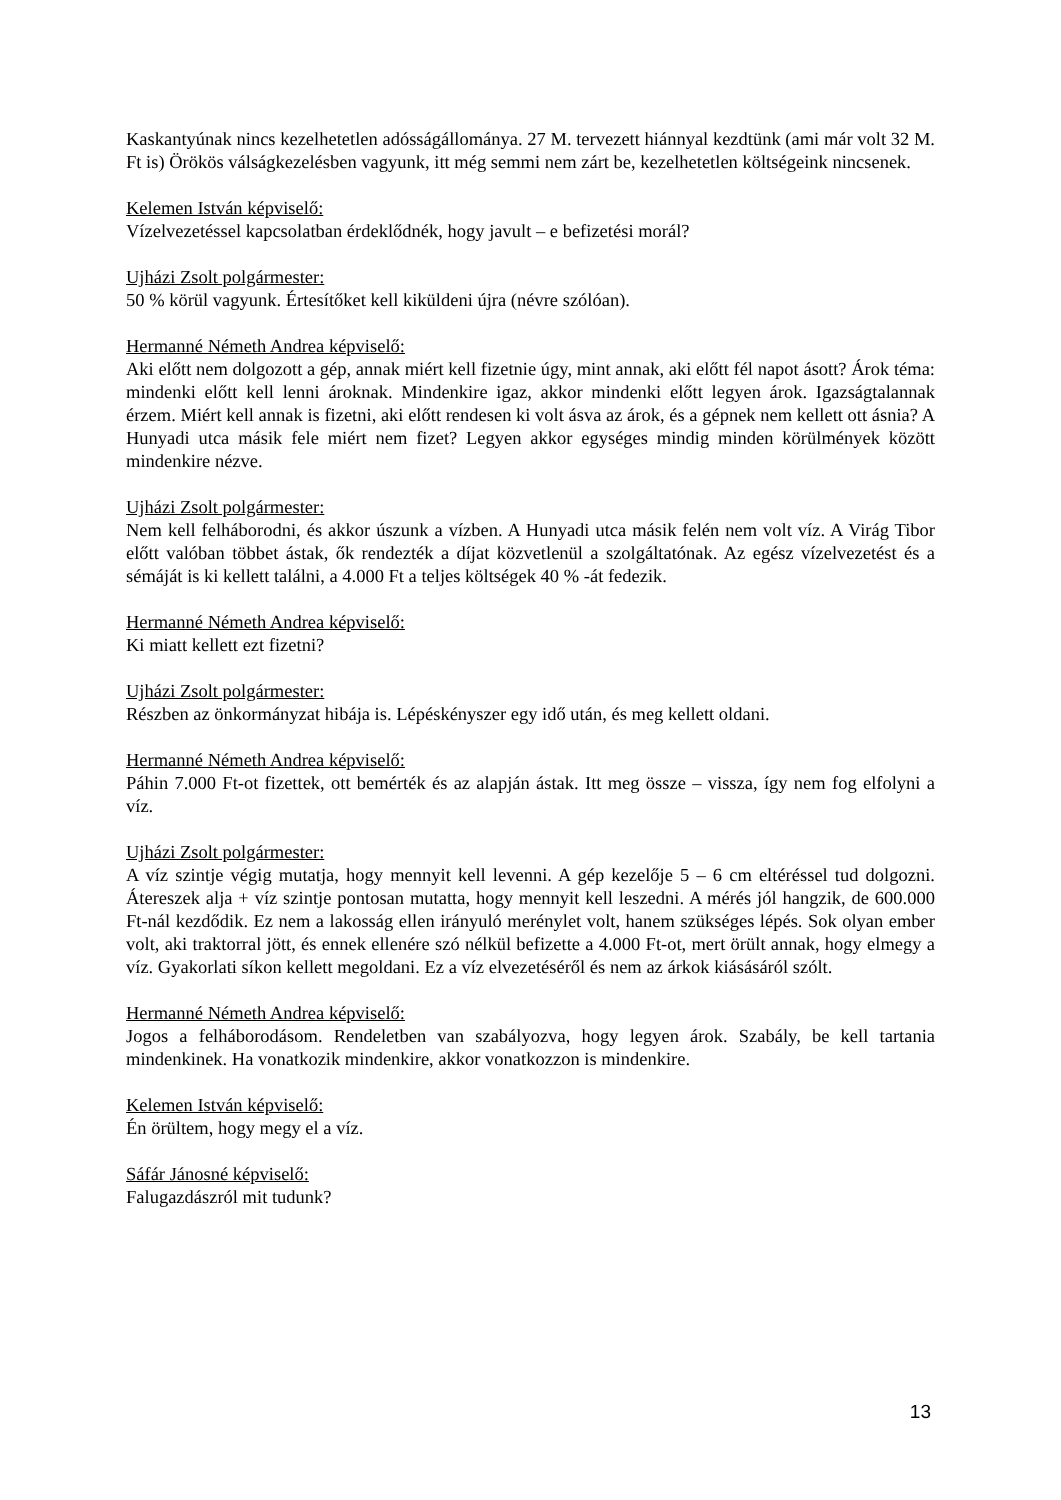Kaskantyúnak nincs kezelhetetlen adósságállománya. 27 M. tervezett hiánnyal kezdtünk (ami már volt 32 M. Ft is) Örökös válságkezelésben vagyunk, itt még semmi nem zárt be, kezelhetetlen költségeink nincsenek.
Kelemen István képviselő:
Vízelvezetéssel kapcsolatban érdeklődnék, hogy javult – e befizetési morál?
Ujházi Zsolt polgármester:
50 % körül vagyunk. Értesítőket kell kiküldeni újra (névre szólóan).
Hermanné Németh Andrea képviselő:
Aki előtt nem dolgozott a gép, annak miért kell fizetnie úgy, mint annak, aki előtt fél napot ásott? Árok téma: mindenki előtt kell lenni ároknak. Mindenkire igaz, akkor mindenki előtt legyen árok. Igazságtalannak érzem. Miért kell annak is fizetni, aki előtt rendesen ki volt ásva az árok, és a gépnek nem kellett ott ásnia? A Hunyadi utca másik fele miért nem fizet? Legyen akkor egységes mindig minden körülmények között mindenkire nézve.
Ujházi Zsolt polgármester:
Nem kell felháborodni, és akkor úszunk a vízben. A Hunyadi utca másik felén nem volt víz. A Virág Tibor előtt valóban többet ástak, ők rendezték a díjat közvetlenül a szolgáltatónak. Az egész vízelvezetést és a sémáját is ki kellett találni, a 4.000 Ft a teljes költségek 40 % -át fedezik.
Hermanné Németh Andrea képviselő:
Ki miatt kellett ezt fizetni?
Ujházi Zsolt polgármester:
Részben az önkormányzat hibája is. Lépéskényszer egy idő után, és meg kellett oldani.
Hermanné Németh Andrea képviselő:
Páhin 7.000 Ft-ot fizettek, ott bemérték és az alapján ástak. Itt meg össze – vissza, így nem fog elfolyni a víz.
Ujházi Zsolt polgármester:
A víz szintje végig mutatja, hogy mennyit kell levenni. A gép kezelője 5 – 6 cm eltéréssel tud dolgozni. Átereszek alja + víz szintje pontosan mutatta, hogy mennyit kell leszedni. A mérés jól hangzik, de 600.000 Ft-nál kezdődik. Ez nem a lakosság ellen irányuló merénylet volt, hanem szükséges lépés. Sok olyan ember volt, aki traktorral jött, és ennek ellenére szó nélkül befizette a 4.000 Ft-ot, mert örült annak, hogy elmegy a víz. Gyakorlati síkon kellett megoldani. Ez a víz elvezetéséről és nem az árkok kiásásáról szólt.
Hermanné Németh Andrea képviselő:
Jogos a felháborodásom. Rendeletben van szabályozva, hogy legyen árok. Szabály, be kell tartania mindenkinek. Ha vonatkozik mindenkire, akkor vonatkozzon is mindenkire.
Kelemen István képviselő:
Én örültem, hogy megy el a víz.
Sáfár Jánosné képviselő:
Falugazdászról mit tudunk?
13